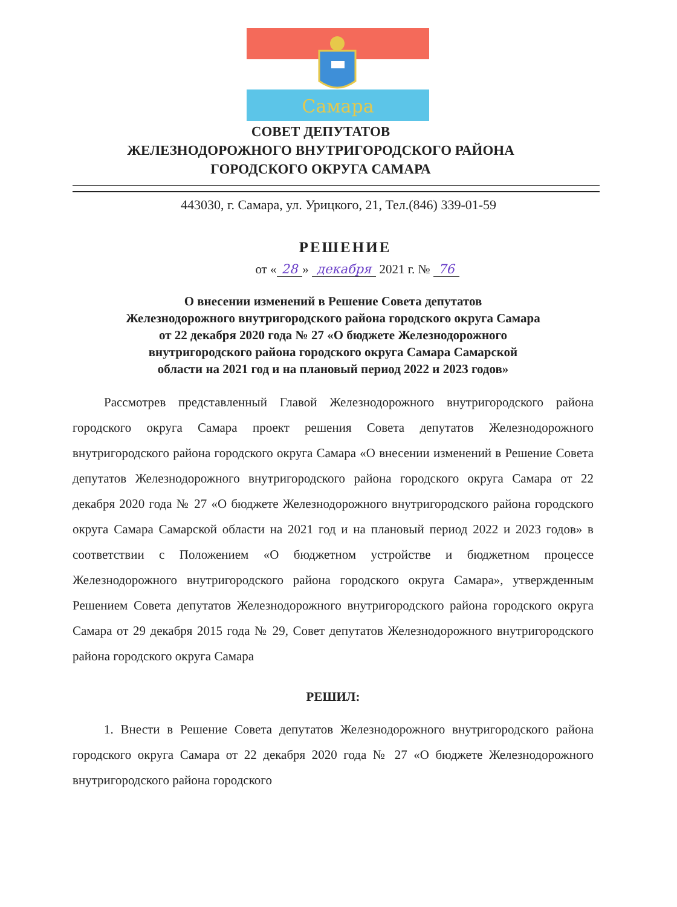Самара
СОВЕТ ДЕПУТАТОВ
ЖЕЛЕЗНОДОРОЖНОГО ВНУТРИГОРОДСКОГО РАЙОНА
ГОРОДСКОГО ОКРУГА САМАРА
443030, г. Самара, ул. Урицкого, 21, Тел.(846) 339-01-59
РЕШЕНИЕ
от « 28 » декабря 2021 г. № 76
О внесении изменений в Решение Совета депутатов
Железнодорожного внутригородского района городского округа Самара
от 22 декабря 2020 года № 27 «О бюджете Железнодорожного
внутригородского района городского округа Самара Самарской
области на 2021 год и на плановый период 2022 и 2023 годов»
Рассмотрев представленный Главой Железнодорожного внутригородского района городского округа Самара проект решения Совета депутатов Железнодорожного внутригородского района городского округа Самара «О внесении изменений в Решение Совета депутатов Железнодорожного внутригородского района городского округа Самара от 22 декабря 2020 года № 27 «О бюджете Железнодорожного внутригородского района городского округа Самара Самарской области на 2021 год и на плановый период 2022 и 2023 годов» в соответствии с Положением «О бюджетном устройстве и бюджетном процессе Железнодорожного внутригородского района городского округа Самара», утвержденным Решением Совета депутатов Железнодорожного внутригородского района городского округа Самара от 29 декабря 2015 года № 29, Совет депутатов Железнодорожного внутригородского района городского округа Самара
РЕШИЛ:
1. Внести в Решение Совета депутатов Железнодорожного внутригородского района городского округа Самара от 22 декабря 2020 года № 27 «О бюджете Железнодорожного внутригородского района городского